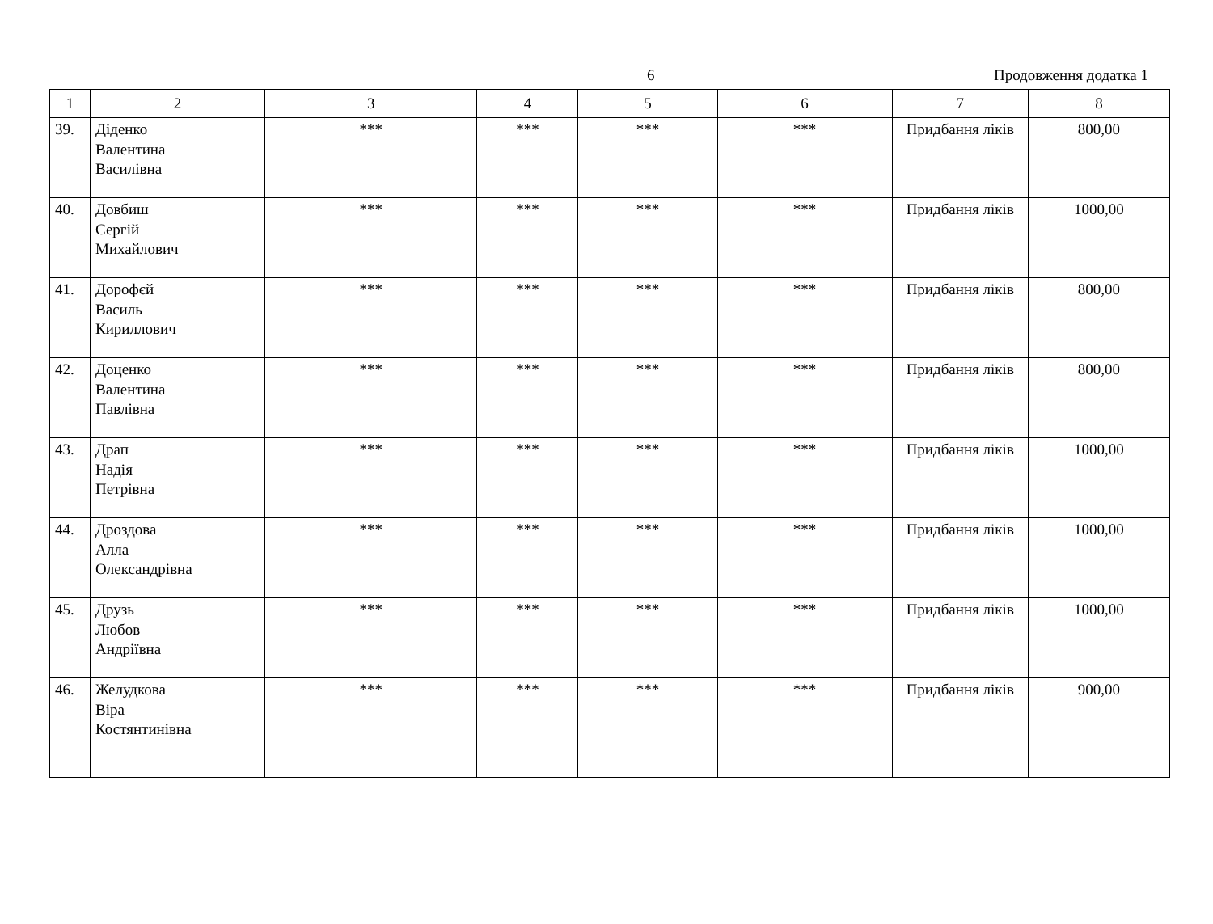6 Продовження додатка 1
| 1 | 2 | 3 | 4 | 5 | 6 | 7 | 8 |
| --- | --- | --- | --- | --- | --- | --- | --- |
| 39. | Діденко Валентина Василівна | *** | *** | *** | *** | Придбання ліків | 800,00 |
| 40. | Довбиш Сергій Михайлович | *** | *** | *** | *** | Придбання ліків | 1000,00 |
| 41. | Дорофєй Василь Кириллович | *** | *** | *** | *** | Придбання ліків | 800,00 |
| 42. | Доценко Валентина Павлівна | *** | *** | *** | *** | Придбання ліків | 800,00 |
| 43. | Драп Надія Петрівна | *** | *** | *** | *** | Придбання ліків | 1000,00 |
| 44. | Дроздова Алла Олександрівна | *** | *** | *** | *** | Придбання ліків | 1000,00 |
| 45. | Друзь Любов Андріївна | *** | *** | *** | *** | Придбання ліків | 1000,00 |
| 46. | Желудкова Віра Костянтинівна | *** | *** | *** | *** | Придбання ліків | 900,00 |